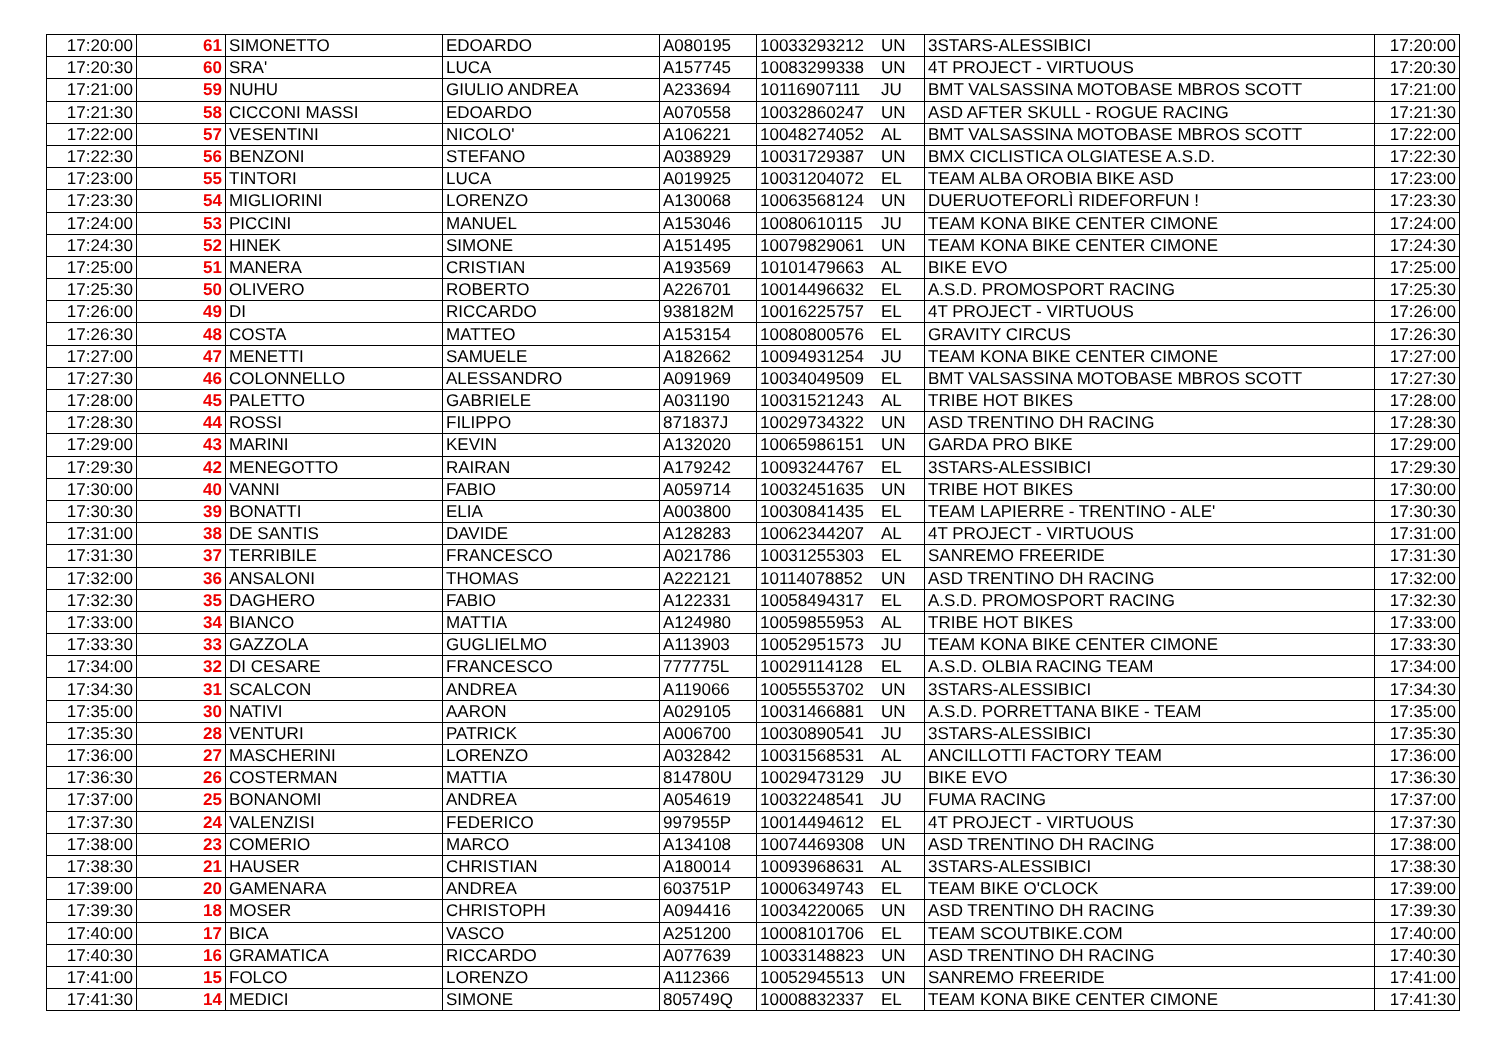| 17:20:00 | | 61 | SIMONETTO | EDOARDO | A080195 | 10033293212 | UN | 3STARS-ALESSIBICI | 17:20:00 |
| 17:20:30 | | 60 | SRA' | LUCA | A157745 | 10083299338 | UN | 4T PROJECT - VIRTUOUS | 17:20:30 |
| 17:21:00 | | 59 | NUHU | GIULIO ANDREA | A233694 | 10116907111 | JU | BMT VALSASSINA MOTOBASE MBROS SCOTT | 17:21:00 |
| 17:21:30 | | 58 | CICCONI MASSI | EDOARDO | A070558 | 10032860247 | UN | ASD AFTER SKULL - ROGUE RACING | 17:21:30 |
| 17:22:00 | | 57 | VESENTINI | NICOLO' | A106221 | 10048274052 | AL | BMT VALSASSINA MOTOBASE MBROS SCOTT | 17:22:00 |
| 17:22:30 | | 56 | BENZONI | STEFANO | A038929 | 10031729387 | UN | BMX CICLISTICA OLGIATESE A.S.D. | 17:22:30 |
| 17:23:00 | | 55 | TINTORI | LUCA | A019925 | 10031204072 | EL | TEAM ALBA OROBIA BIKE ASD | 17:23:00 |
| 17:23:30 | | 54 | MIGLIORINI | LORENZO | A130068 | 10063568124 | UN | DUERUOTEFORLÌ RIDEFORFUN ! | 17:23:30 |
| 17:24:00 | | 53 | PICCINI | MANUEL | A153046 | 10080610115 | JU | TEAM KONA BIKE CENTER CIMONE | 17:24:00 |
| 17:24:30 | | 52 | HINEK | SIMONE | A151495 | 10079829061 | UN | TEAM KONA BIKE CENTER CIMONE | 17:24:30 |
| 17:25:00 | | 51 | MANERA | CRISTIAN | A193569 | 10101479663 | AL | BIKE EVO | 17:25:00 |
| 17:25:30 | | 50 | OLIVERO | ROBERTO | A226701 | 10014496632 | EL | A.S.D. PROMOSPORT RACING | 17:25:30 |
| 17:26:00 | | 49 | DI | RICCARDO | 938182M | 10016225757 | EL | 4T PROJECT - VIRTUOUS | 17:26:00 |
| 17:26:30 | | 48 | COSTA | MATTEO | A153154 | 10080800576 | EL | GRAVITY CIRCUS | 17:26:30 |
| 17:27:00 | | 47 | MENETTI | SAMUELE | A182662 | 10094931254 | JU | TEAM KONA BIKE CENTER CIMONE | 17:27:00 |
| 17:27:30 | | 46 | COLONNELLO | ALESSANDRO | A091969 | 10034049509 | EL | BMT VALSASSINA MOTOBASE MBROS SCOTT | 17:27:30 |
| 17:28:00 | | 45 | PALETTO | GABRIELE | A031190 | 10031521243 | AL | TRIBE HOT BIKES | 17:28:00 |
| 17:28:30 | | 44 | ROSSI | FILIPPO | 871837J | 10029734322 | UN | ASD TRENTINO DH RACING | 17:28:30 |
| 17:29:00 | | 43 | MARINI | KEVIN | A132020 | 10065986151 | UN | GARDA PRO BIKE | 17:29:00 |
| 17:29:30 | | 42 | MENEGOTTO | RAIRAN | A179242 | 10093244767 | EL | 3STARS-ALESSIBICI | 17:29:30 |
| 17:30:00 | | 40 | VANNI | FABIO | A059714 | 10032451635 | UN | TRIBE HOT BIKES | 17:30:00 |
| 17:30:30 | | 39 | BONATTI | ELIA | A003800 | 10030841435 | EL | TEAM LAPIERRE - TRENTINO - ALE' | 17:30:30 |
| 17:31:00 | | 38 | DE SANTIS | DAVIDE | A128283 | 10062344207 | AL | 4T PROJECT - VIRTUOUS | 17:31:00 |
| 17:31:30 | | 37 | TERRIBILE | FRANCESCO | A021786 | 10031255303 | EL | SANREMO FREERIDE | 17:31:30 |
| 17:32:00 | | 36 | ANSALONI | THOMAS | A222121 | 10114078852 | UN | ASD TRENTINO DH RACING | 17:32:00 |
| 17:32:30 | | 35 | DAGHERO | FABIO | A122331 | 10058494317 | EL | A.S.D. PROMOSPORT RACING | 17:32:30 |
| 17:33:00 | | 34 | BIANCO | MATTIA | A124980 | 10059855953 | AL | TRIBE HOT BIKES | 17:33:00 |
| 17:33:30 | | 33 | GAZZOLA | GUGLIELMO | A113903 | 10052951573 | JU | TEAM KONA BIKE CENTER CIMONE | 17:33:30 |
| 17:34:00 | | 32 | DI CESARE | FRANCESCO | 777775L | 10029114128 | EL | A.S.D. OLBIA RACING TEAM | 17:34:00 |
| 17:34:30 | | 31 | SCALCON | ANDREA | A119066 | 10055553702 | UN | 3STARS-ALESSIBICI | 17:34:30 |
| 17:35:00 | | 30 | NATIVI | AARON | A029105 | 10031466881 | UN | A.S.D. PORRETTANA BIKE - TEAM | 17:35:00 |
| 17:35:30 | | 28 | VENTURI | PATRICK | A006700 | 10030890541 | JU | 3STARS-ALESSIBICI | 17:35:30 |
| 17:36:00 | | 27 | MASCHERINI | LORENZO | A032842 | 10031568531 | AL | ANCILLOTTI FACTORY TEAM | 17:36:00 |
| 17:36:30 | | 26 | COSTERMAN | MATTIA | 814780U | 10029473129 | JU | BIKE EVO | 17:36:30 |
| 17:37:00 | | 25 | BONANOMI | ANDREA | A054619 | 10032248541 | JU | FUMA RACING | 17:37:00 |
| 17:37:30 | | 24 | VALENZISI | FEDERICO | 997955P | 10014494612 | EL | 4T PROJECT - VIRTUOUS | 17:37:30 |
| 17:38:00 | | 23 | COMERIO | MARCO | A134108 | 10074469308 | UN | ASD TRENTINO DH RACING | 17:38:00 |
| 17:38:30 | | 21 | HAUSER | CHRISTIAN | A180014 | 10093968631 | AL | 3STARS-ALESSIBICI | 17:38:30 |
| 17:39:00 | | 20 | GAMENARA | ANDREA | 603751P | 10006349743 | EL | TEAM BIKE O'CLOCK | 17:39:00 |
| 17:39:30 | | 18 | MOSER | CHRISTOPH | A094416 | 10034220065 | UN | ASD TRENTINO DH RACING | 17:39:30 |
| 17:40:00 | | 17 | BICA | VASCO | A251200 | 10008101706 | EL | TEAM SCOUTBIKE.COM | 17:40:00 |
| 17:40:30 | | 16 | GRAMATICA | RICCARDO | A077639 | 10033148823 | UN | ASD TRENTINO DH RACING | 17:40:30 |
| 17:41:00 | | 15 | FOLCO | LORENZO | A112366 | 10052945513 | UN | SANREMO FREERIDE | 17:41:00 |
| 17:41:30 | | 14 | MEDICI | SIMONE | 805749Q | 10008832337 | EL | TEAM KONA BIKE CENTER CIMONE | 17:41:30 |